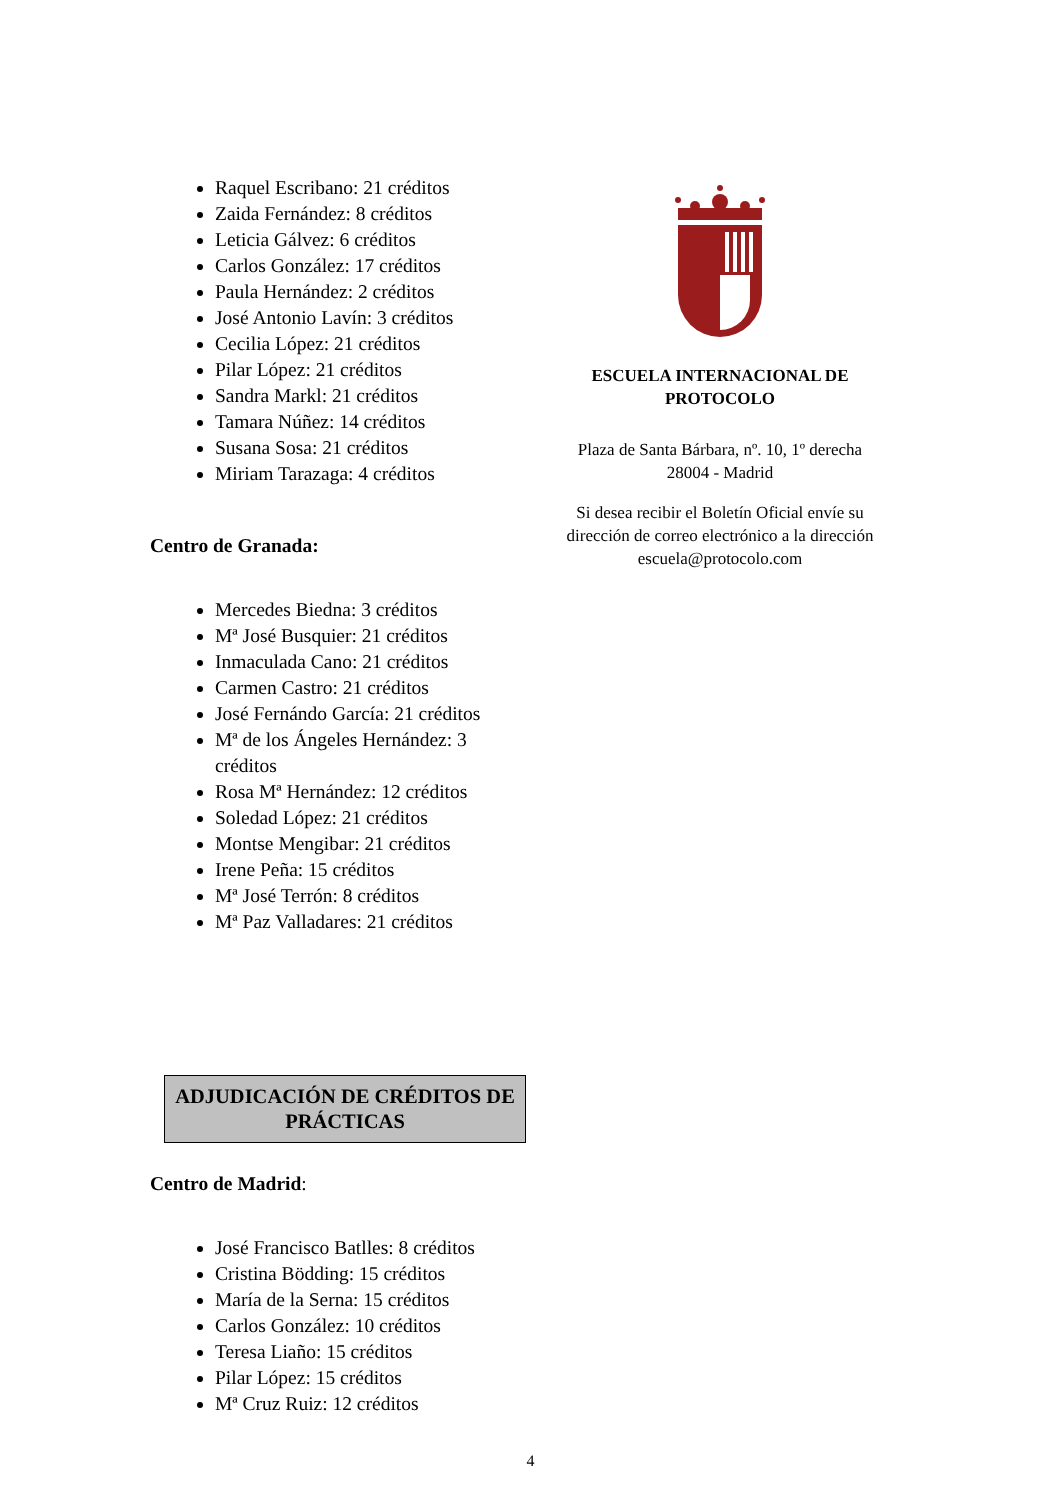Raquel Escribano: 21 créditos
Zaida Fernández: 8 créditos
Leticia Gálvez: 6 créditos
Carlos González: 17 créditos
Paula Hernández: 2 créditos
José Antonio Lavín: 3 créditos
Cecilia López: 21 créditos
Pilar López: 21 créditos
Sandra Markl: 21 créditos
Tamara Núñez: 14 créditos
Susana Sosa: 21 créditos
Miriam Tarazaga: 4 créditos
Centro de Granada:
Mercedes Biedna: 3 créditos
Mª José Busquier: 21 créditos
Inmaculada Cano: 21 créditos
Carmen Castro: 21 créditos
José Fernándo García: 21 créditos
Mª de los Ángeles Hernández: 3 créditos
Rosa Mª Hernández: 12 créditos
Soledad López: 21 créditos
Montse Mengibar: 21 créditos
Irene Peña: 15 créditos
Mª José Terrón: 8 créditos
Mª Paz Valladares: 21 créditos
ADJUDICACIÓN DE CRÉDITOS DE PRÁCTICAS
Centro de Madrid:
José Francisco Batlles: 8 créditos
Cristina Bödding: 15 créditos
María de la Serna: 15 créditos
Carlos González: 10 créditos
Teresa Liaño: 15 créditos
Pilar López: 15 créditos
Mª Cruz Ruiz: 12 créditos
ESCUELA INTERNACIONAL DE PROTOCOLO
Plaza de Santa Bárbara, nº. 10, 1º derecha
28004 - Madrid
Si desea recibir el Boletín Oficial envíe su dirección de correo electrónico a la dirección escuela@protocolo.com
4